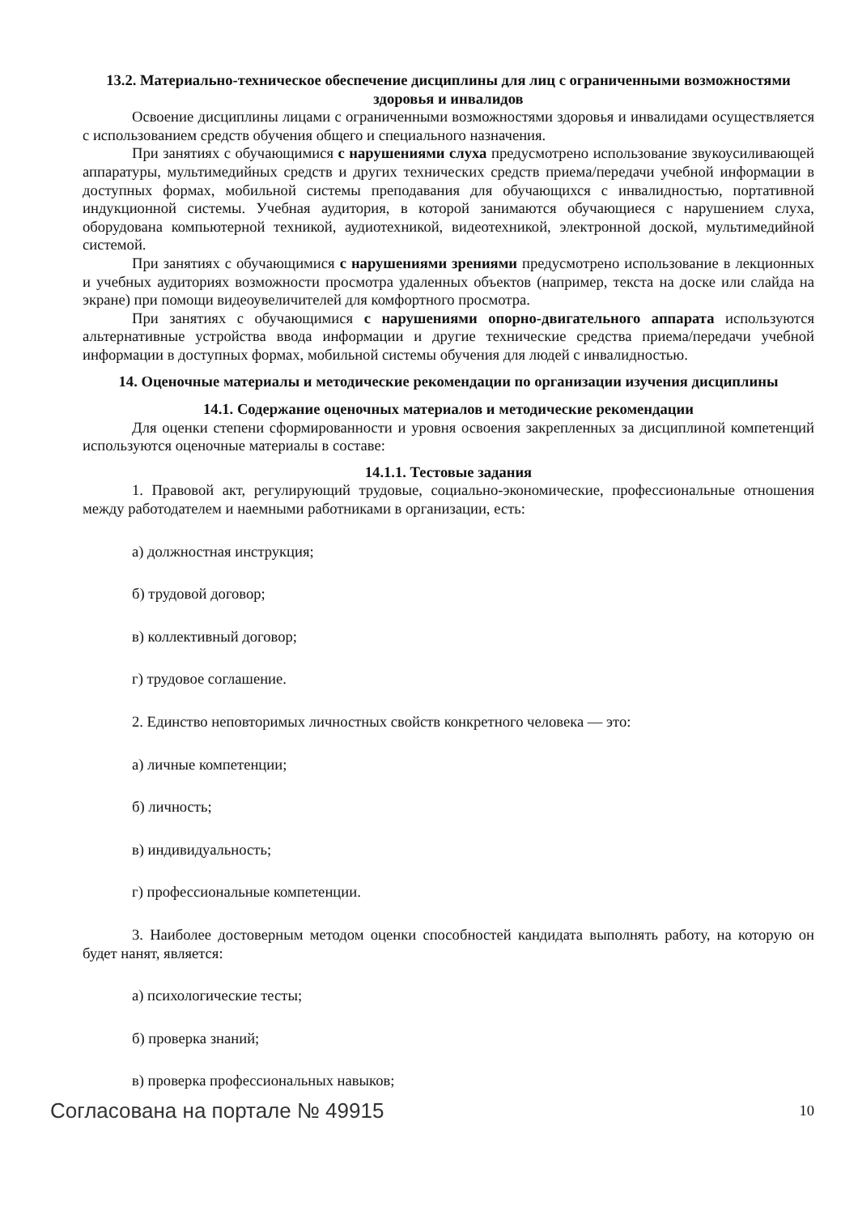13.2. Материально-техническое обеспечение дисциплины для лиц с ограниченными возможностями здоровья и инвалидов
Освоение дисциплины лицами с ограниченными возможностями здоровья и инвалидами осуществляется с использованием средств обучения общего и специального назначения.
При занятиях с обучающимися с нарушениями слуха предусмотрено использование звукоусиливающей аппаратуры, мультимедийных средств и других технических средств приема/передачи учебной информации в доступных формах, мобильной системы преподавания для обучающихся с инвалидностью, портативной индукционной системы. Учебная аудитория, в которой занимаются обучающиеся с нарушением слуха, оборудована компьютерной техникой, аудиотехникой, видеотехникой, электронной доской, мультимедийной системой.
При занятиях с обучающимися с нарушениями зрениями предусмотрено использование в лекционных и учебных аудиториях возможности просмотра удаленных объектов (например, текста на доске или слайда на экране) при помощи видеоувеличителей для комфортного просмотра.
При занятиях с обучающимися с нарушениями опорно-двигательного аппарата используются альтернативные устройства ввода информации и другие технические средства приема/передачи учебной информации в доступных формах, мобильной системы обучения для людей с инвалидностью.
14. Оценочные материалы и методические рекомендации по организации изучения дисциплины
14.1. Содержание оценочных материалов и методические рекомендации
Для оценки степени сформированности и уровня освоения закрепленных за дисциплиной компетенций используются оценочные материалы в составе:
14.1.1. Тестовые задания
1. Правовой акт, регулирующий трудовые, социально-экономические, профессиональные отношения между работодателем и наемными работниками в организации, есть:
а) должностная инструкция;
б) трудовой договор;
в) коллективный договор;
г) трудовое соглашение.
2. Единство неповторимых личностных свойств конкретного человека — это:
а) личные компетенции;
б) личность;
в) индивидуальность;
г) профессиональные компетенции.
3. Наиболее достоверным методом оценки способностей кандидата выполнять работу, на которую он будет нанят, является:
а) психологические тесты;
б) проверка знаний;
в) проверка профессиональных навыков;
Согласована на портале № 49915 10